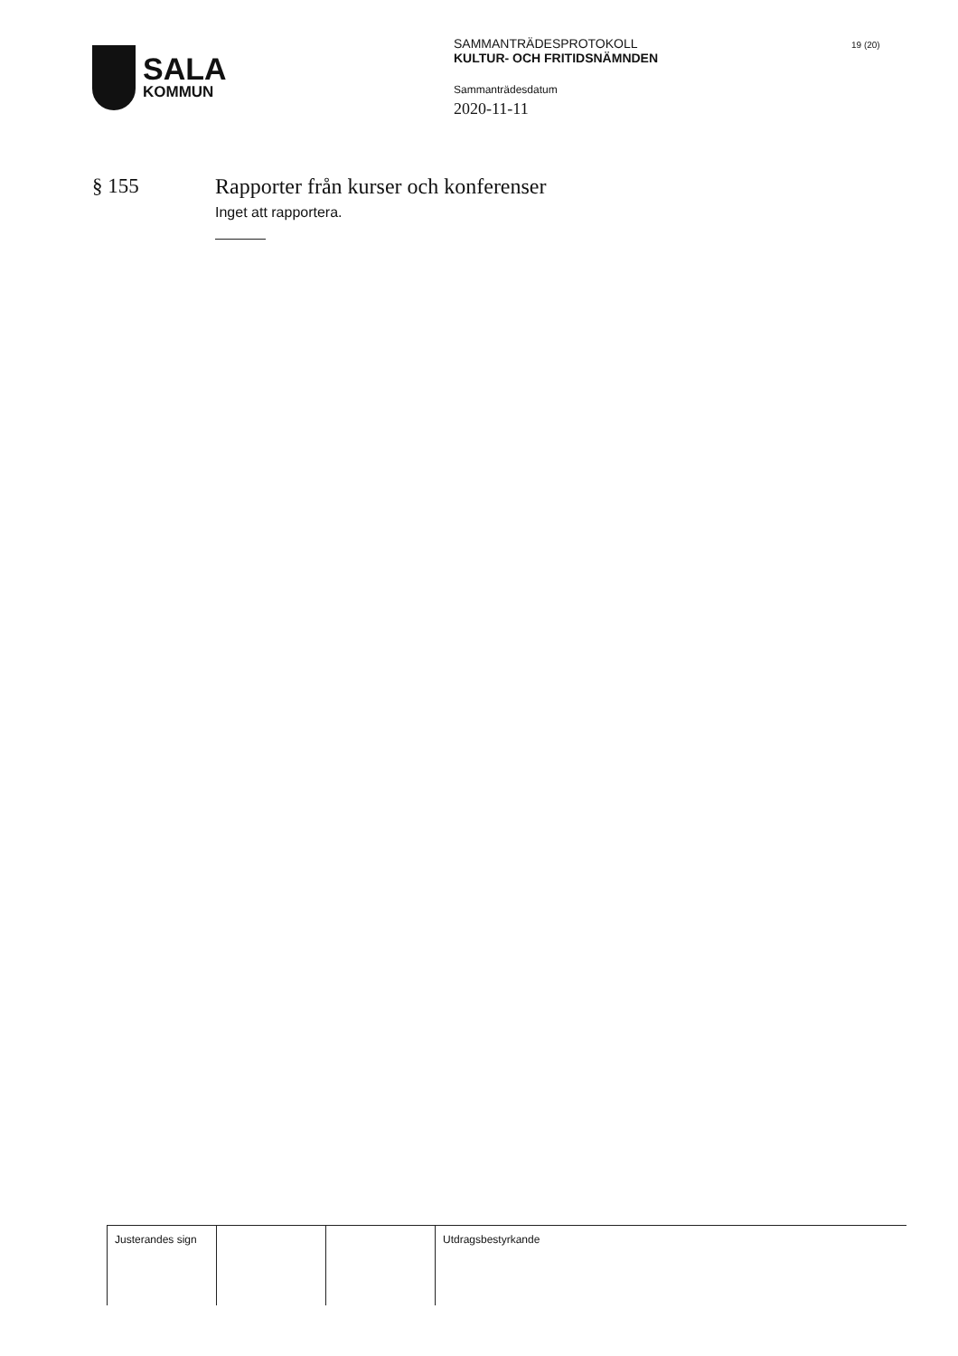SALA
KOMMUN
SAMMANTRÄDESPROTOKOLL
KULTUR- OCH FRITIDSNÄMNDEN
Sammanträdesdatum
2020-11-11
19 (20)
§ 155 Rapporter från kurser och konferenser
Inget att rapportera.
| Justerandes sign | | | Utdragsbestyrkande |